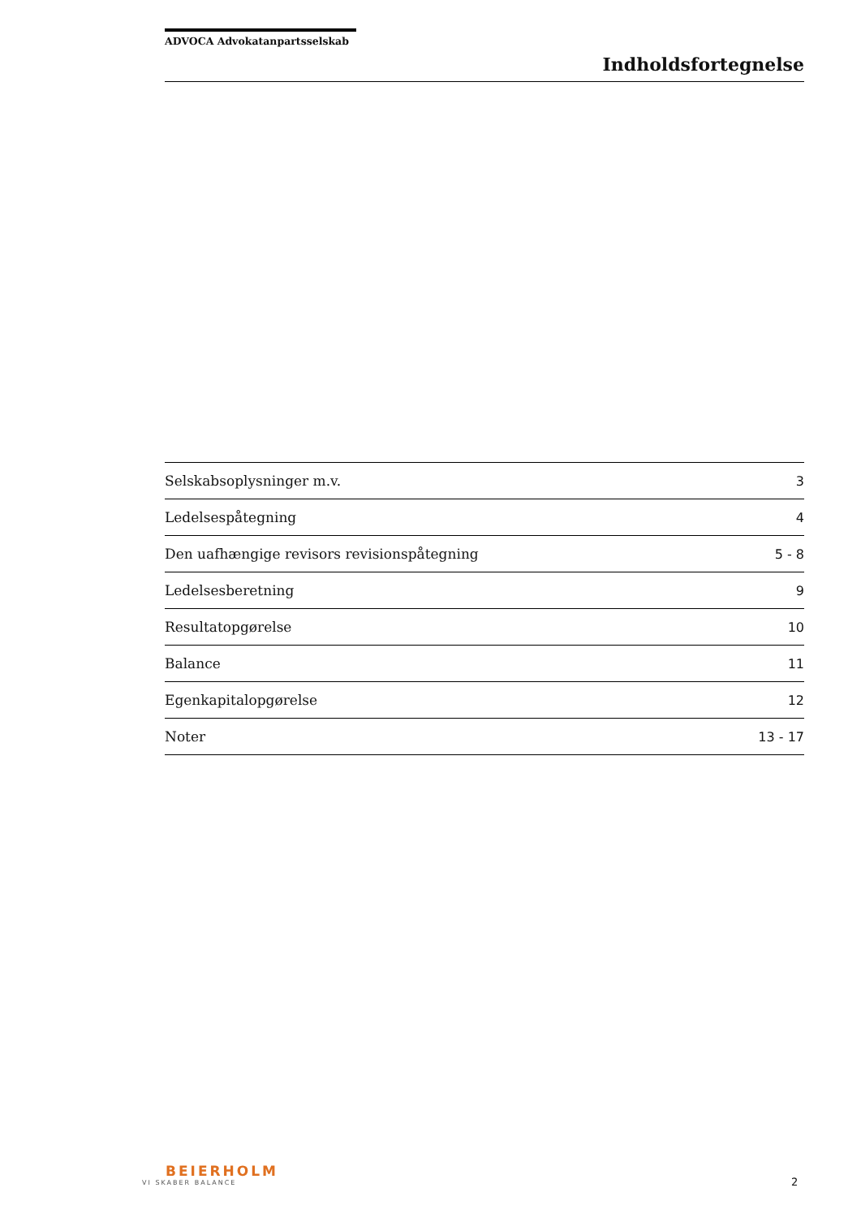ADVOCA Advokatanpartsselskab
Indholdsfortegnelse
| Selskabsoplysninger m.v. | 3 |
| Ledelsespåtegning | 4 |
| Den uafhængige revisors revisionspåtegning | 5 - 8 |
| Ledelsesberetning | 9 |
| Resultatopgørelse | 10 |
| Balance | 11 |
| Egenkapitalopgørelse | 12 |
| Noter | 13 - 17 |
BEIERHOLM
VI SKABER BALANCE
2